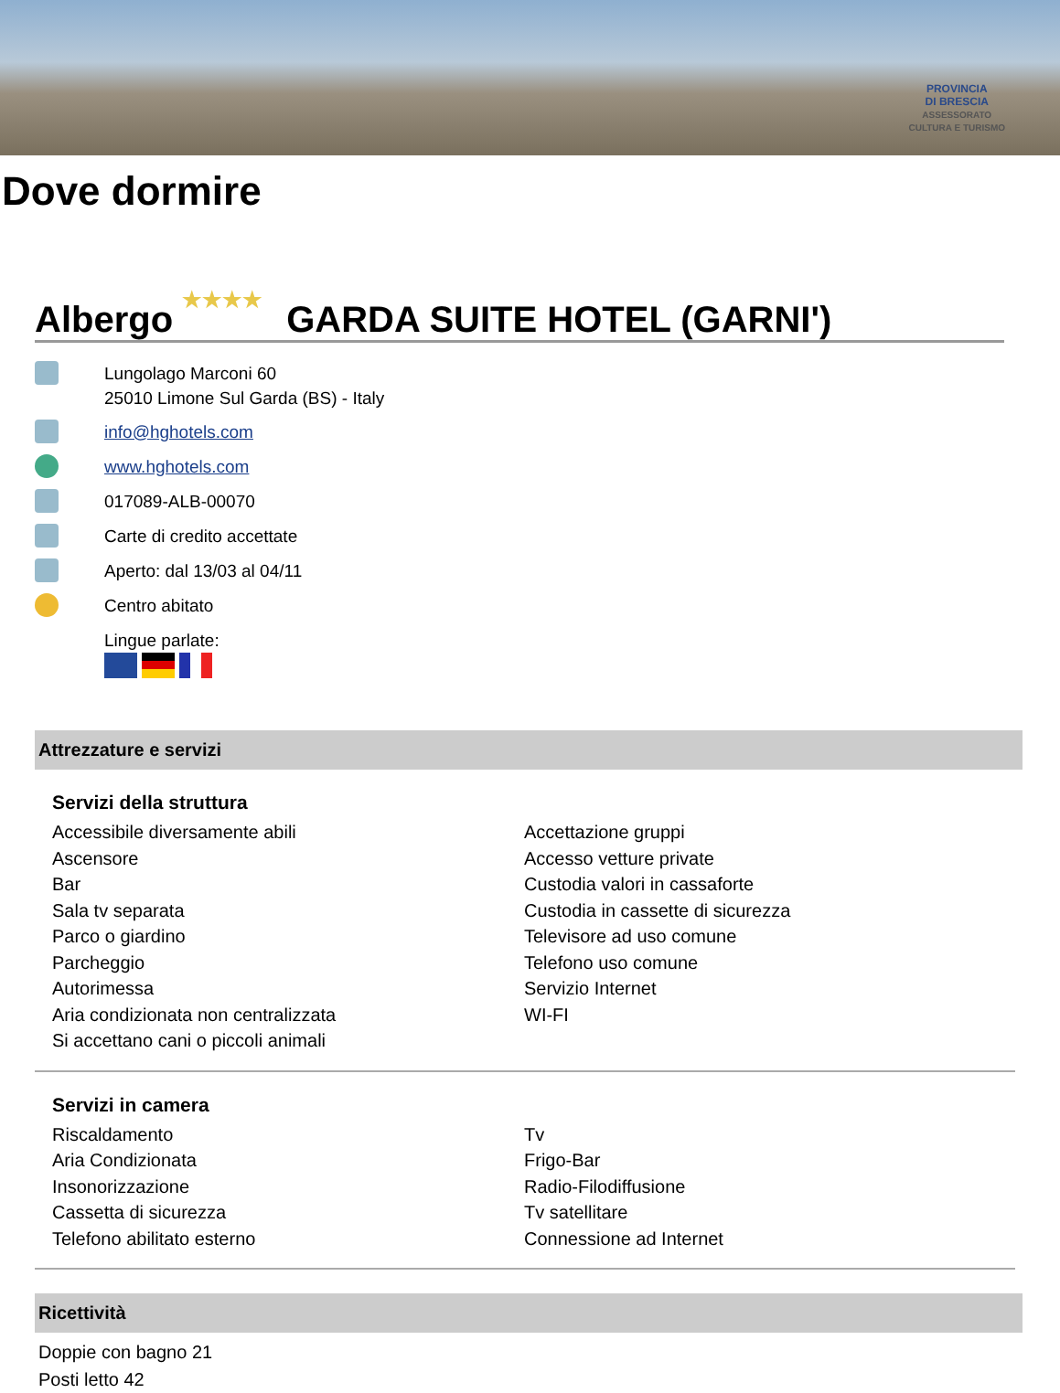PROVINCIA
DI BRESCIA
ASSESSORATO
CULTURA E TURISMO
Dove dormire
Albergo ★★★★ GARDA SUITE HOTEL (GARNI')
Lungolago Marconi 60
25010 Limone Sul Garda (BS) - Italy
info@hghotels.com
www.hghotels.com
017089-ALB-00070
Carte di credito accettate
Aperto: dal 13/03 al 04/11
Centro abitato
Lingue parlate:
Attrezzature e servizi
Servizi della struttura
Accessibile diversamente abili
Ascensore
Bar
Sala tv separata
Parco o giardino
Parcheggio
Autorimessa
Aria condizionata non centralizzata
Si accettano cani o piccoli animali
Accettazione gruppi
Accesso vetture private
Custodia valori in cassaforte
Custodia in cassette di sicurezza
Televisore ad uso comune
Telefono uso comune
Servizio Internet
WI-FI
Servizi in camera
Riscaldamento
Aria Condizionata
Insonorizzazione
Cassetta di sicurezza
Telefono abilitato esterno
Tv
Frigo-Bar
Radio-Filodiffusione
Tv satellitare
Connessione ad Internet
Ricettività
Doppie con bagno 21
Posti letto 42